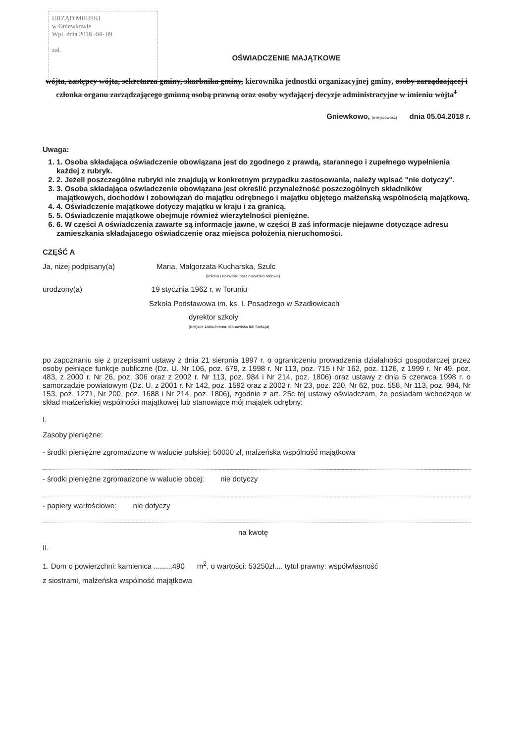URZĄD MIEJSKI
w Gniewkowie
Wpł. dnia 2018 -04- 09
zał.
OŚWIADCZENIE MAJĄTKOWE
wójta, zastępcy wójta, sekretarza gminy, skarbnika gminy, kierownika jednostki organizacyjnej gminy, osoby zarządzającej i członka organu zarządzającego gminną osobą prawną oraz osoby wydającej decyzje administracyjne w imieniu wójta<sup>1</sup>
Gniewkowo, (miejscowość) dnia 05.04.2018 r.
Uwaga:
1. 1. Osoba składająca oświadczenie obowiązana jest do zgodnego z prawdą, starannego i zupełnego wypełnienia każdej z rubryk.
2. 2. Jeżeli poszczególne rubryki nie znajdują w konkretnym przypadku zastosowania, należy wpisać "nie dotyczy".
3. 3. Osoba składająca oświadczenie obowiązana jest określić przynależność poszczególnych składników majątkowych, dochodów i zobowiązań do majątku odrębnego i majątku objętego małżeńską wspólnością majątkową.
4. 4. Oświadczenie majątkowe dotyczy majątku w kraju i za granicą.
5. 5. Oświadczenie majątkowe obejmuje również wierzytelności pieniężne.
6. 6. W części A oświadczenia zawarte są informacje jawne, w części B zaś informacje niejawne dotyczące adresu zamieszkania składającego oświadczenie oraz miejsca położenia nieruchomości.
CZĘŚĆ A
Ja, niżej podpisany(a) Maria, Małgorzata Kucharska, Szulc
(imiona i nazwisko oraz nazwisko rodowe)
urodzony(a) 19 stycznia 1962 r. w Toruniu
Szkoła Podstawowa im. ks. I. Posadzego w Szadłowicach
dyrektor szkoły
(miejsce zatrudnienia, stanowisko lub funkcja)
po zapoznaniu się z przepisami ustawy z dnia 21 sierpnia 1997 r. o ograniczeniu prowadzenia działalności gospodarczej przez osoby pełniące funkcje publiczne (Dz. U. Nr 106, poz. 679, z 1998 r. Nr 113, poz. 715 i Nr 162, poz. 1126, z 1999 r. Nr 49, poz. 483, z 2000 r. Nr 26, poz. 306 oraz z 2002 r. Nr 113, poz. 984 i Nr 214, poz. 1806) oraz ustawy z dnia 5 czerwca 1998 r. o samorządzie powiatowym (Dz. U. z 2001 r. Nr 142, poz. 1592 oraz z 2002 r. Nr 23, poz. 220, Nr 62, poz. 558, Nr 113, poz. 984, Nr 153, poz. 1271, Nr 200, poz. 1688 i Nr 214, poz. 1806), zgodnie z art. 25c tej ustawy oświadczam, że posiadam wchodzące w skład małżeńskiej wspólności majątkowej lub stanowiące mój majątek odrębny:
I.
Zasoby pieniężne:
- środki pieniężne zgromadzone w walucie polskiej: 50000 zł, małżeńska wspólność majątkowa
- środki pieniężne zgromadzone w walucie obcej: nie dotyczy
- papiery wartościowe: nie dotyczy
na kwotę
II.
1. Dom o powierzchni: kamienica .........490 m<sup>2</sup>, o wartości: 53250zł.... tytuł prawny: współwłasność
z siostrami, małżeńska wspólność majątkowa